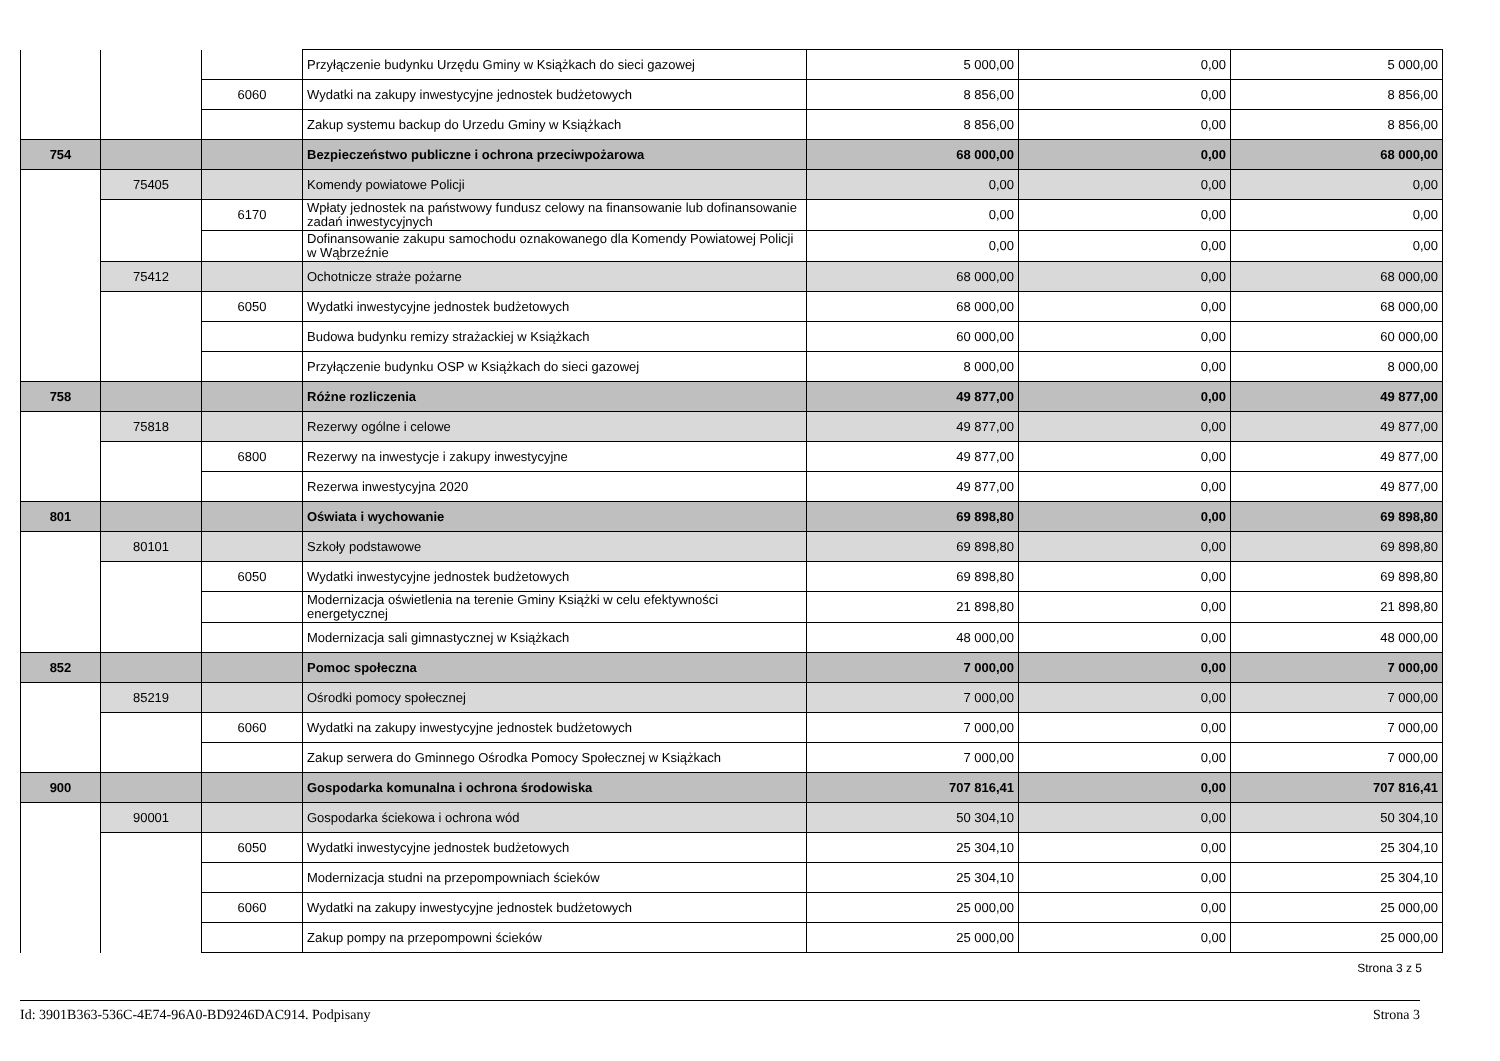| | | | Przyłączenie budynku Urzędu Gminy w Książkach do sieci gazowej | 5 000,00 | 0,00 | 5 000,00 |
| | | 6060 | Wydatki na zakupy inwestycyjne jednostek budżetowych | 8 856,00 | 0,00 | 8 856,00 |
| | | | Zakup systemu backup do Urzedu Gminy w Książkach | 8 856,00 | 0,00 | 8 856,00 |
| 754 | | | Bezpieczeństwo publiczne i ochrona przeciwpożarowa | 68 000,00 | 0,00 | 68 000,00 |
| | 75405 | | Komendy powiatowe Policji | 0,00 | 0,00 | 0,00 |
| | | 6170 | Wpłaty jednostek na państwowy fundusz celowy na finansowanie lub dofinansowanie zadań inwestycyjnych | 0,00 | 0,00 | 0,00 |
| | | | Dofinansowanie zakupu samochodu oznakowanego dla Komendy Powiatowej Policji w Wąbrzeźnie | 0,00 | 0,00 | 0,00 |
| | 75412 | | Ochotnicze straże pożarne | 68 000,00 | 0,00 | 68 000,00 |
| | | 6050 | Wydatki inwestycyjne jednostek budżetowych | 68 000,00 | 0,00 | 68 000,00 |
| | | | Budowa budynku remizy strażackiej w Książkach | 60 000,00 | 0,00 | 60 000,00 |
| | | | Przyłączenie budynku OSP w Książkach do sieci gazowej | 8 000,00 | 0,00 | 8 000,00 |
| 758 | | | Różne rozliczenia | 49 877,00 | 0,00 | 49 877,00 |
| | 75818 | | Rezerwy ogólne i celowe | 49 877,00 | 0,00 | 49 877,00 |
| | | 6800 | Rezerwy na inwestycje i zakupy inwestycyjne | 49 877,00 | 0,00 | 49 877,00 |
| | | | Rezerwa inwestycyjna 2020 | 49 877,00 | 0,00 | 49 877,00 |
| 801 | | | Oświata i wychowanie | 69 898,80 | 0,00 | 69 898,80 |
| | 80101 | | Szkoły podstawowe | 69 898,80 | 0,00 | 69 898,80 |
| | | 6050 | Wydatki inwestycyjne jednostek budżetowych | 69 898,80 | 0,00 | 69 898,80 |
| | | | Modernizacja oświetlenia na terenie Gminy Książki w celu efektywności energetycznej | 21 898,80 | 0,00 | 21 898,80 |
| | | | Modernizacja sali gimnastycznej w Książkach | 48 000,00 | 0,00 | 48 000,00 |
| 852 | | | Pomoc społeczna | 7 000,00 | 0,00 | 7 000,00 |
| | 85219 | | Ośrodki pomocy społecznej | 7 000,00 | 0,00 | 7 000,00 |
| | | 6060 | Wydatki na zakupy inwestycyjne jednostek budżetowych | 7 000,00 | 0,00 | 7 000,00 |
| | | | Zakup serwera do Gminnego Ośrodka Pomocy Społecznej w Książkach | 7 000,00 | 0,00 | 7 000,00 |
| 900 | | | Gospodarka komunalna i ochrona środowiska | 707 816,41 | 0,00 | 707 816,41 |
| | 90001 | | Gospodarka ściekowa i ochrona wód | 50 304,10 | 0,00 | 50 304,10 |
| | | 6050 | Wydatki inwestycyjne jednostek budżetowych | 25 304,10 | 0,00 | 25 304,10 |
| | | | Modernizacja studni na przepompowniach ścieków | 25 304,10 | 0,00 | 25 304,10 |
| | | 6060 | Wydatki na zakupy inwestycyjne jednostek budżetowych | 25 000,00 | 0,00 | 25 000,00 |
| | | | Zakup pompy na przepompowni ścieków | 25 000,00 | 0,00 | 25 000,00 |
Strona 3 z 5
Id: 3901B363-536C-4E74-96A0-BD9246DAC914. Podpisany Strona 3